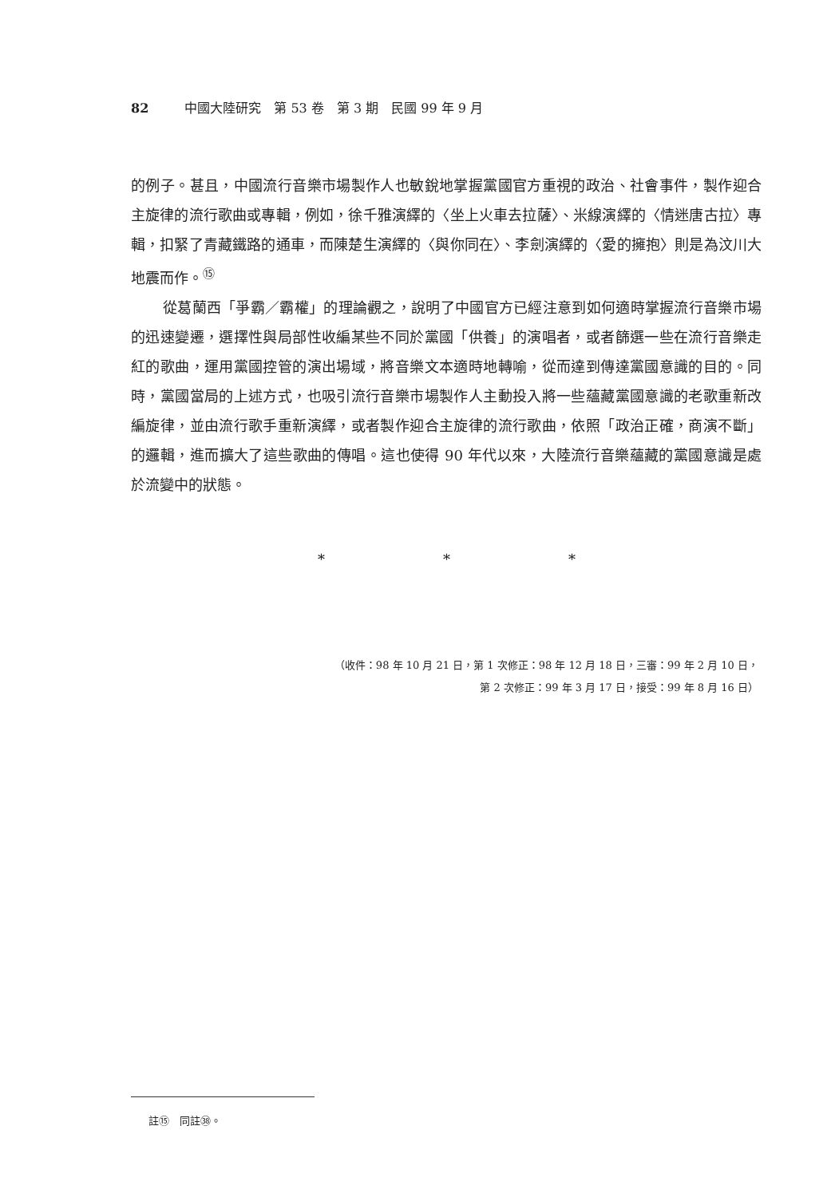82 中國大陸研究　第 53 卷　第 3 期　民國 99 年 9 月
的例子。甚且，中國流行音樂市場製作人也敏銳地掌握黨國官方重視的政治、社會事件，製作迎合主旋律的流行歌曲或專輯，例如，徐千雅演繹的〈坐上火車去拉薩〉、米線演繹的〈情迷唐古拉〉專輯，扣緊了青藏鐵路的通車，而陳楚生演繹的〈與你同在〉、李劍演繹的〈愛的擁抱〉則是為汶川大地震而作。<sup>⑮</sup>
從葛蘭西「爭霸／霸權」的理論觀之，說明了中國官方已經注意到如何適時掌握流行音樂市場的迅速變遷，選擇性與局部性收編某些不同於黨國「供養」的演唱者，或者篩選一些在流行音樂走紅的歌曲，運用黨國控管的演出場域，將音樂文本適時地轉喻，從而達到傳達黨國意識的目的。同時，黨國當局的上述方式，也吸引流行音樂市場製作人主動投入將一些蘊藏黨國意識的老歌重新改編旋律，並由流行歌手重新演繹，或者製作迎合主旋律的流行歌曲，依照「政治正確，商演不斷」的邏輯，進而擴大了這些歌曲的傳唱。這也使得 90 年代以來，大陸流行音樂蘊藏的黨國意識是處於流變中的狀態。
* * *
（收件：98 年 10 月 21 日，第 1 次修正：98 年 12 月 18 日，三審：99 年 2 月 10 日，
第 2 次修正：99 年 3 月 17 日，接受：99 年 8 月 16 日）
註⑮　同註㊳。